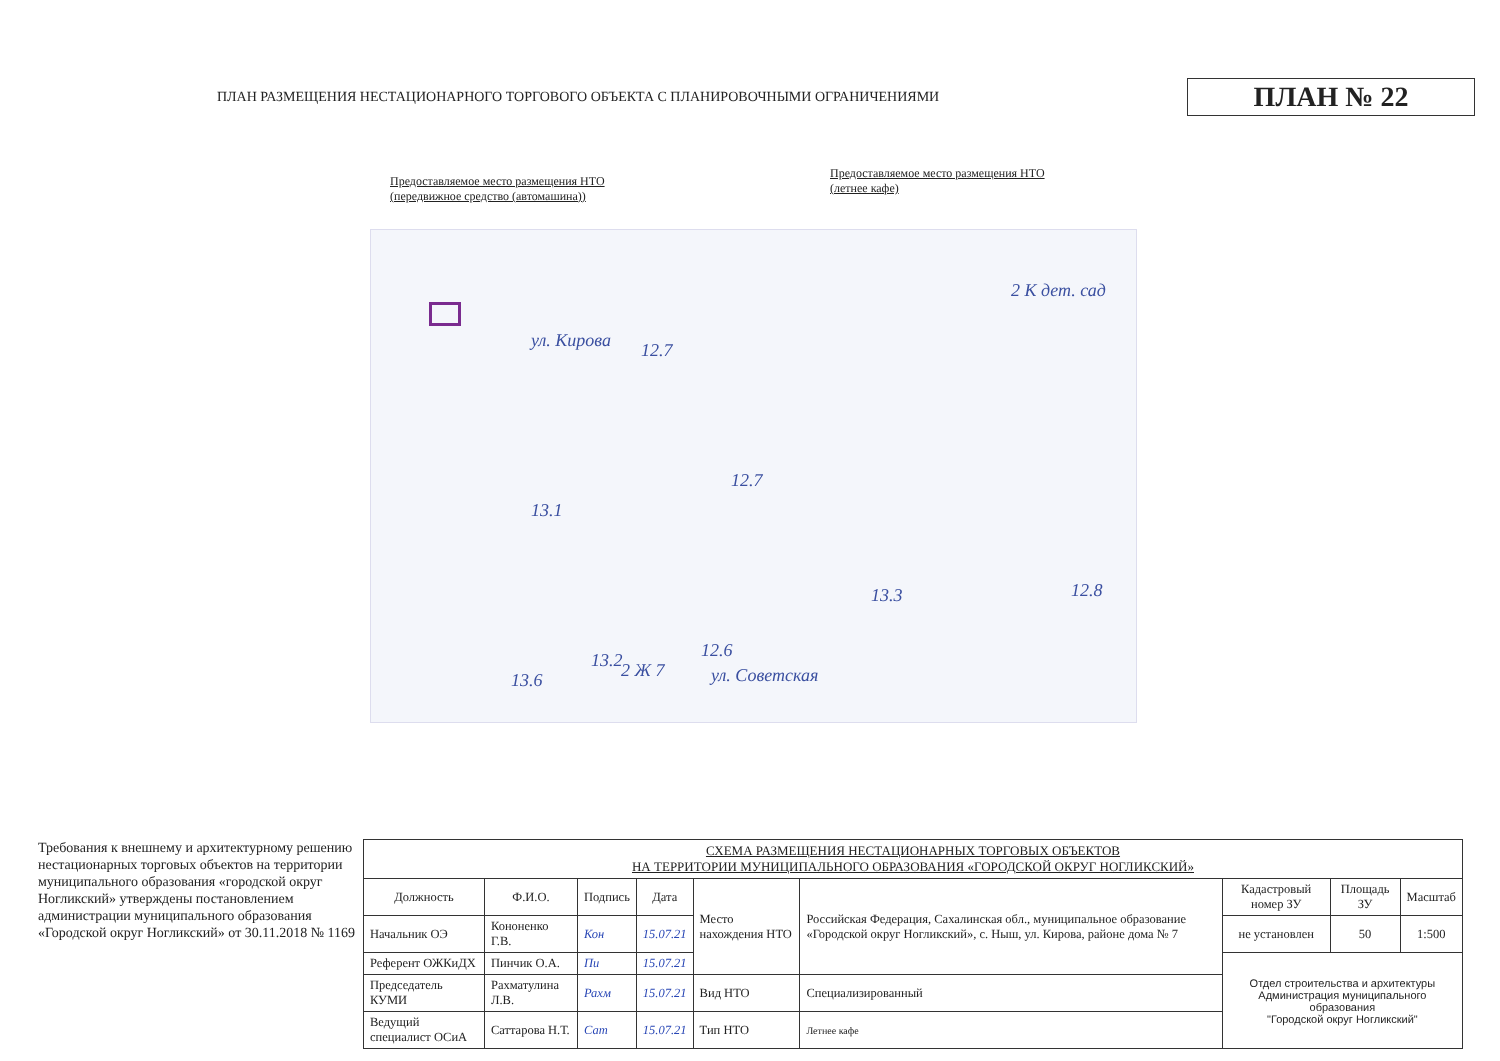ПЛАН РАЗМЕЩЕНИЯ НЕСТАЦИОНАРНОГО ТОРГОВОГО ОБЪЕКТА С ПЛАНИРОВОЧНЫМИ ОГРАНИЧЕНИЯМИ
ПЛАН № 22
Предоставляемое место размещения НТО
(передвижное средство (автомашина))
Предоставляемое место размещения НТО
(летнее кафе)
ул. Кирова
2 К дет. сад
13.2 12.6
2 Ж 7
13.3
ул. Советская 13.6
12.7
12.7
13.1
12.8
Требования к внешнему и архитектурному решению нестационарных торговых объектов на территории муниципального образования «городской округ Ногликский» утверждены постановлением администрации муниципального образования «Городской округ Ногликский» от 30.11.2018 № 1169
| СХЕМА РАЗМЕЩЕНИЯ НЕСТАЦИОНАРНЫХ ТОРГОВЫХ ОБЪЕКТОВ НА ТЕРРИТОРИИ МУНИЦИПАЛЬНОГО ОБРАЗОВАНИЯ «ГОРОДСКОЙ ОКРУГ НОГЛИКСКИЙ» | | | | | | | | |
| Должность | Ф.И.О. | Подпись | Дата | Место нахождения НТО | Российская Федерация, Сахалинская обл., муниципальное образование «Городской округ Ногликский», с. Ныш, ул. Кирова, районе дома № 7 | Кадастровый номер ЗУ | Площадь ЗУ | Масштаб |
| Начальник ОЭ | Кононенко Г.В. | Кон | 15.07.21 | | | не установлен | 50 | 1:500 |
| Референт ОЖКиДХ | Пинчик О.А. | Пи | 15.07.21 | | | Отдел строительства и архитектуры Администрация муниципального образования "Городской округ Ногликский" | | |
| Председатель КУМИ | Рахматулина Л.В. | Рахм | 15.07.21 | Вид НТО | Специализированный | | | |
| Ведущий специалист ОСиА | Саттарова Н.Т. | Сат | 15.07.21 | Тип НТО | Летнее кафе | | | |